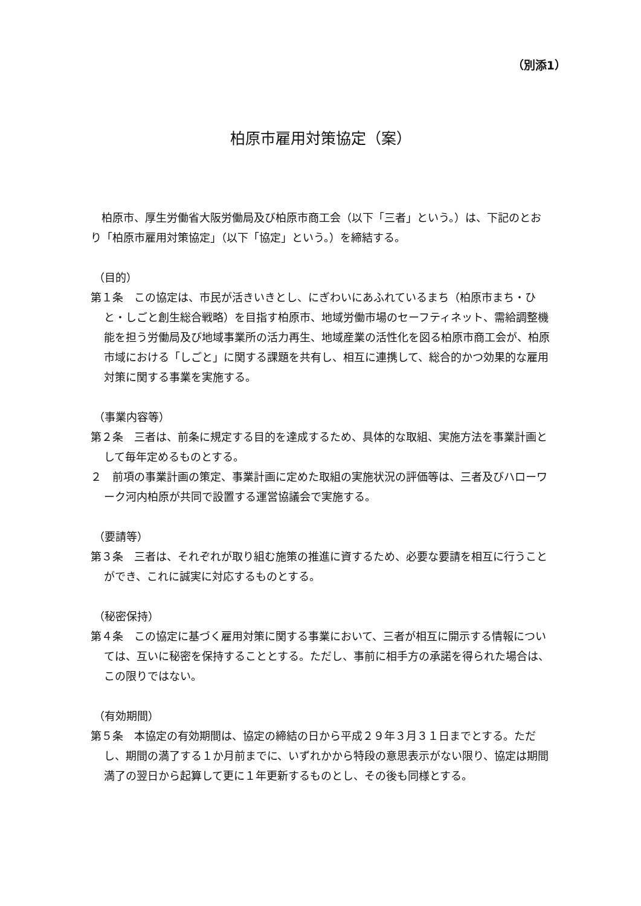（別添1）
柏原市雇用対策協定（案）
柏原市、厚生労働省大阪労働局及び柏原市商工会（以下「三者」という。）は、下記のとおり「柏原市雇用対策協定」（以下「協定」という。）を締結する。
（目的）
第１条　この協定は、市民が活きいきとし、にぎわいにあふれているまち（柏原市まち・ひと・しごと創生総合戦略）を目指す柏原市、地域労働市場のセーフティネット、需給調整機能を担う労働局及び地域事業所の活力再生、地域産業の活性化を図る柏原市商工会が、柏原市域における「しごと」に関する課題を共有し、相互に連携して、総合的かつ効果的な雇用対策に関する事業を実施する。
（事業内容等）
第２条　三者は、前条に規定する目的を達成するため、具体的な取組、実施方法を事業計画として毎年定めるものとする。
２　前項の事業計画の策定、事業計画に定めた取組の実施状況の評価等は、三者及びハローワーク河内柏原が共同で設置する運営協議会で実施する。
（要請等）
第３条　三者は、それぞれが取り組む施策の推進に資するため、必要な要請を相互に行うことができ、これに誠実に対応するものとする。
（秘密保持）
第４条　この協定に基づく雇用対策に関する事業において、三者が相互に開示する情報については、互いに秘密を保持することとする。ただし、事前に相手方の承諾を得られた場合は、この限りではない。
（有効期間）
第５条　本協定の有効期間は、協定の締結の日から平成２９年３月３１日までとする。ただし、期間の満了する１か月前までに、いずれかから特段の意思表示がない限り、協定は期間満了の翌日から起算して更に１年更新するものとし、その後も同様とする。